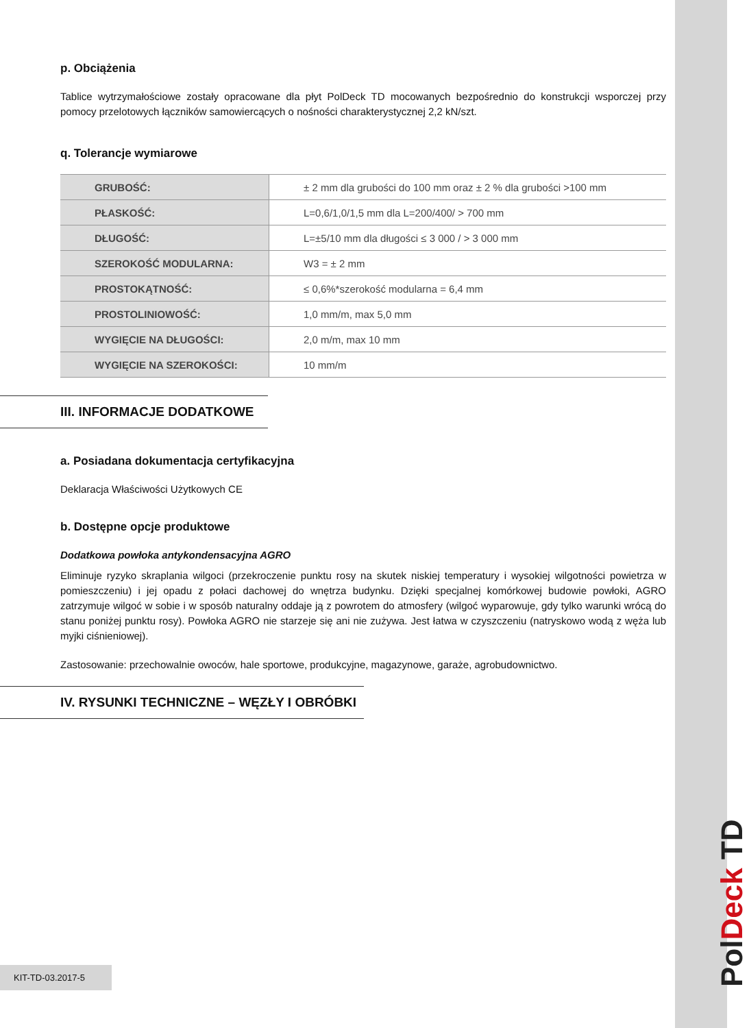p. Obciążenia
Tablice wytrzymałościowe zostały opracowane dla płyt PolDeck TD mocowanych bezpośrednio do konstrukcji wsporczej przy pomocy przelotowych łączników samowiercących o nośności charakterystycznej 2,2 kN/szt.
q. Tolerancje wymiarowe
| GRUBOŚĆ: | ± 2 mm dla grubości do 100 mm oraz ± 2 % dla grubości >100 mm |
| PŁASKOŚĆ: | L=0,6/1,0/1,5 mm dla L=200/400/ > 700 mm |
| DŁUGOŚĆ: | L=±5/10 mm dla długości ≤ 3 000 / > 3 000 mm |
| SZEROKOŚĆ MODULARNA: | W3 = ± 2 mm |
| PROSTOKĄTNOŚĆ: | ≤ 0,6%*szerokość modularna = 6,4 mm |
| PROSTOLINIOWOŚĆ: | 1,0 mm/m, max 5,0 mm |
| WYGIĘCIE NA DŁUGOŚCI: | 2,0 m/m, max 10 mm |
| WYGIĘCIE NA SZEROKOŚCI: | 10 mm/m |
III. INFORMACJE DODATKOWE
a. Posiadana dokumentacja certyfikacyjna
Deklaracja Właściwości Użytkowych CE
b. Dostępne opcje produktowe
Dodatkowa powłoka antykondensacyjna AGRO
Eliminuje ryzyko skraplania wilgoci (przekroczenie punktu rosy na skutek niskiej temperatury i wysokiej wilgotności powietrza w pomieszczeniu) i jej opadu z połaci dachowej do wnętrza budynku. Dzięki specjalnej komórkowej budowie powłoki, AGRO zatrzymuje wilgoć w sobie i w sposób naturalny oddaje ją z powrotem do atmosfery (wilgoć wyparowuje, gdy tylko warunki wrócą do stanu poniżej punktu rosy). Powłoka AGRO nie starzeje się ani nie zużywa. Jest łatwa w czyszczeniu (natryskowo wodą z węża lub myjki ciśnieniowej).
Zastosowanie: przechowalnie owoców, hale sportowe, produkcyjne, magazynowe, garaże, agrobudownictwo.
IV. RYSUNKI TECHNICZNE – WĘZŁY I OBRÓBKI
KIT-TD-03.2017-5
PolDeck TD